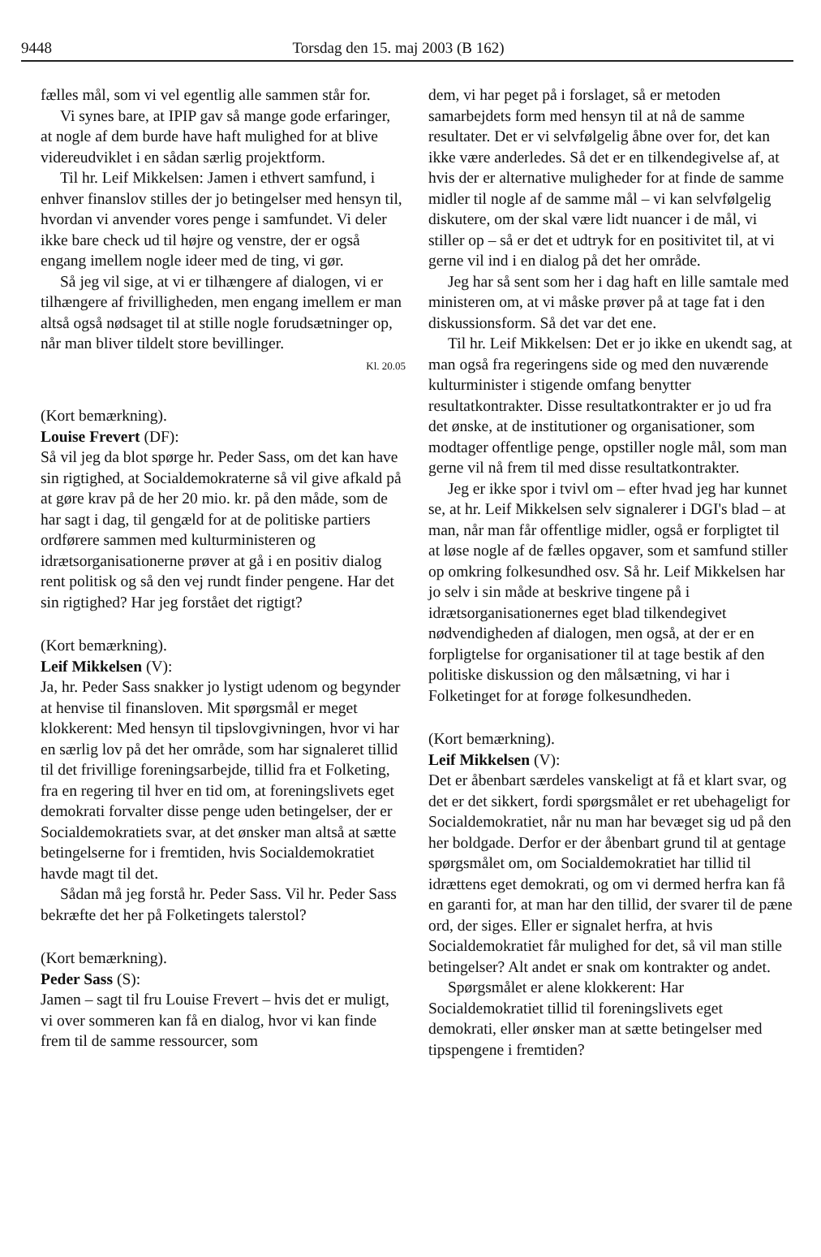9448 Torsdag den 15. maj 2003 (B 162)
fælles mål, som vi vel egentlig alle sammen står for.
Vi synes bare, at IPIP gav så mange gode erfaringer, at nogle af dem burde have haft mulighed for at blive videreudviklet i en sådan særlig projektform.
Til hr. Leif Mikkelsen: Jamen i ethvert samfund, i enhver finanslov stilles der jo betingelser med hensyn til, hvordan vi anvender vores penge i samfundet. Vi deler ikke bare check ud til højre og venstre, der er også engang imellem nogle ideer med de ting, vi gør.
Så jeg vil sige, at vi er tilhængere af dialogen, vi er tilhængere af frivilligheden, men engang imellem er man altså også nødsaget til at stille nogle forudsætninger op, når man bliver tildelt store bevillinger.
Kl. 20.05
(Kort bemærkning).
Louise Frevert (DF):
Så vil jeg da blot spørge hr. Peder Sass, om det kan have sin rigtighed, at Socialdemokraterne så vil give afkald på at gøre krav på de her 20 mio. kr. på den måde, som de har sagt i dag, til gengæld for at de politiske partiers ordførere sammen med kulturministeren og idrætsorganisationerne prøver at gå i en positiv dialog rent politisk og så den vej rundt finder pengene. Har det sin rigtighed? Har jeg forstået det rigtigt?
(Kort bemærkning).
Leif Mikkelsen (V):
Ja, hr. Peder Sass snakker jo lystigt udenom og begynder at henvise til finansloven. Mit spørgsmål er meget klokkerent: Med hensyn til tipslovgivningen, hvor vi har en særlig lov på det her område, som har signaleret tillid til det frivillige foreningsarbejde, tillid fra et Folketing, fra en regering til hver en tid om, at foreningslivets eget demokrati forvalter disse penge uden betingelser, der er Socialdemokratiets svar, at det ønsker man altså at sætte betingelserne for i fremtiden, hvis Socialdemokratiet havde magt til det.
Sådan må jeg forstå hr. Peder Sass. Vil hr. Peder Sass bekræfte det her på Folketingets talerstol?
(Kort bemærkning).
Peder Sass (S):
Jamen – sagt til fru Louise Frevert – hvis det er muligt, vi over sommeren kan få en dialog, hvor vi kan finde frem til de samme ressourcer, som
dem, vi har peget på i forslaget, så er metoden samarbejdets form med hensyn til at nå de samme resultater. Det er vi selvfølgelig åbne over for, det kan ikke være anderledes. Så det er en tilkendegivelse af, at hvis der er alternative muligheder for at finde de samme midler til nogle af de samme mål – vi kan selvfølgelig diskutere, om der skal være lidt nuancer i de mål, vi stiller op – så er det et udtryk for en positivitet til, at vi gerne vil ind i en dialog på det her område.
Jeg har så sent som her i dag haft en lille samtale med ministeren om, at vi måske prøver på at tage fat i den diskussionsform. Så det var det ene.
Til hr. Leif Mikkelsen: Det er jo ikke en ukendt sag, at man også fra regeringens side og med den nuværende kulturminister i stigende omfang benytter resultatkontrakter. Disse resultatkontrakter er jo ud fra det ønske, at de institutioner og organisationer, som modtager offentlige penge, opstiller nogle mål, som man gerne vil nå frem til med disse resultatkontrakter.
Jeg er ikke spor i tvivl om – efter hvad jeg har kunnet se, at hr. Leif Mikkelsen selv signalerer i DGI's blad – at man, når man får offentlige midler, også er forpligtet til at løse nogle af de fælles opgaver, som et samfund stiller op omkring folkesundhed osv. Så hr. Leif Mikkelsen har jo selv i sin måde at beskrive tingene på i idrætsorganisationernes eget blad tilkendegivet nødvendigheden af dialogen, men også, at der er en forpligtelse for organisationer til at tage bestik af den politiske diskussion og den målsætning, vi har i Folketinget for at forøge folkesundheden.
(Kort bemærkning).
Leif Mikkelsen (V):
Det er åbenbart særdeles vanskeligt at få et klart svar, og det er det sikkert, fordi spørgsmålet er ret ubehageligt for Socialdemokratiet, når nu man har bevæget sig ud på den her boldgade. Derfor er der åbenbart grund til at gentage spørgsmålet om, om Socialdemokratiet har tillid til idrættens eget demokrati, og om vi dermed herfra kan få en garanti for, at man har den tillid, der svarer til de pæne ord, der siges. Eller er signalet herfra, at hvis Socialdemokratiet får mulighed for det, så vil man stille betingelser? Alt andet er snak om kontrakter og andet.
Spørgsmålet er alene klokkerent: Har Socialdemokratiet tillid til foreningslivets eget demokrati, eller ønsker man at sætte betingelser med tipspengene i fremtiden?